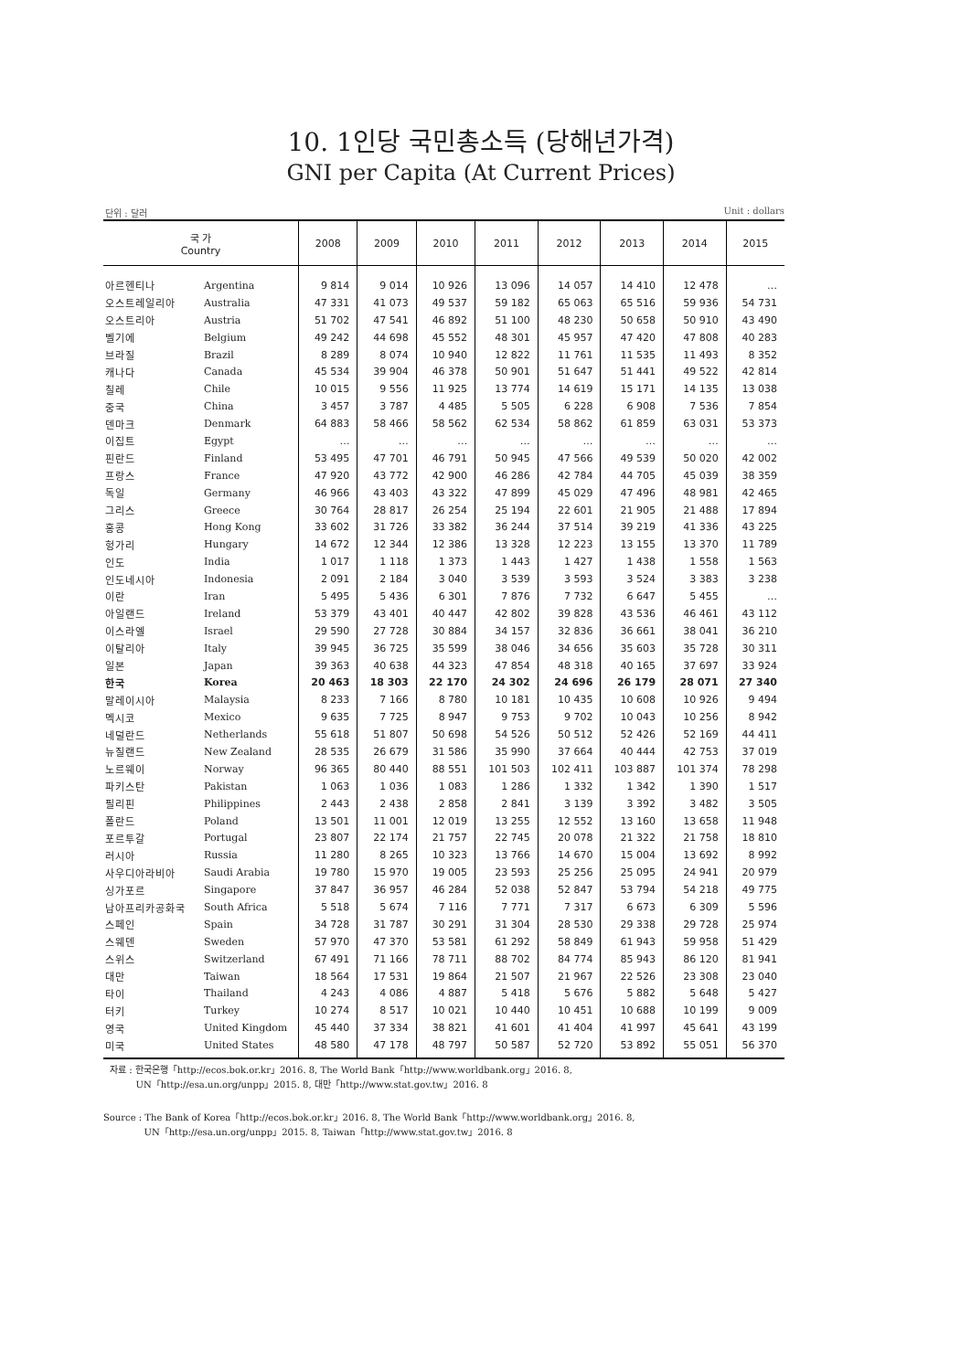10. 1인당 국민총소득 (당해년가격)
GNI per Capita (At Current Prices)
단위 : 달러 Unit : dollars
| 국 가 Country | | 2008 | 2009 | 2010 | 2011 | 2012 | 2013 | 2014 | 2015 |
| --- | --- | --- | --- | --- | --- | --- | --- | --- | --- |
| 아르헨티나 | Argentina | 9 814 | 9 014 | 10 926 | 13 096 | 14 057 | 14 410 | 12 478 | … |
| 오스트레일리아 | Australia | 47 331 | 41 073 | 49 537 | 59 182 | 65 063 | 65 516 | 59 936 | 54 731 |
| 오스트리아 | Austria | 51 702 | 47 541 | 46 892 | 51 100 | 48 230 | 50 658 | 50 910 | 43 490 |
| 벨기에 | Belgium | 49 242 | 44 698 | 45 552 | 48 301 | 45 957 | 47 420 | 47 808 | 40 283 |
| 브라질 | Brazil | 8 289 | 8 074 | 10 940 | 12 822 | 11 761 | 11 535 | 11 493 | 8 352 |
| 캐나다 | Canada | 45 534 | 39 904 | 46 378 | 50 901 | 51 647 | 51 441 | 49 522 | 42 814 |
| 칠레 | Chile | 10 015 | 9 556 | 11 925 | 13 774 | 14 619 | 15 171 | 14 135 | 13 038 |
| 중국 | China | 3 457 | 3 787 | 4 485 | 5 505 | 6 228 | 6 908 | 7 536 | 7 854 |
| 덴마크 | Denmark | 64 883 | 58 466 | 58 562 | 62 534 | 58 862 | 61 859 | 63 031 | 53 373 |
| 이집트 | Egypt | … | … | … | … | … | … | … | … |
| 핀란드 | Finland | 53 495 | 47 701 | 46 791 | 50 945 | 47 566 | 49 539 | 50 020 | 42 002 |
| 프랑스 | France | 47 920 | 43 772 | 42 900 | 46 286 | 42 784 | 44 705 | 45 039 | 38 359 |
| 독일 | Germany | 46 966 | 43 403 | 43 322 | 47 899 | 45 029 | 47 496 | 48 981 | 42 465 |
| 그리스 | Greece | 30 764 | 28 817 | 26 254 | 25 194 | 22 601 | 21 905 | 21 488 | 17 894 |
| 홍콩 | Hong Kong | 33 602 | 31 726 | 33 382 | 36 244 | 37 514 | 39 219 | 41 336 | 43 225 |
| 헝가리 | Hungary | 14 672 | 12 344 | 12 386 | 13 328 | 12 223 | 13 155 | 13 370 | 11 789 |
| 인도 | India | 1 017 | 1 118 | 1 373 | 1 443 | 1 427 | 1 438 | 1 558 | 1 563 |
| 인도네시아 | Indonesia | 2 091 | 2 184 | 3 040 | 3 539 | 3 593 | 3 524 | 3 383 | 3 238 |
| 이란 | Iran | 5 495 | 5 436 | 6 301 | 7 876 | 7 732 | 6 647 | 5 455 | … |
| 아일랜드 | Ireland | 53 379 | 43 401 | 40 447 | 42 802 | 39 828 | 43 536 | 46 461 | 43 112 |
| 이스라엘 | Israel | 29 590 | 27 728 | 30 884 | 34 157 | 32 836 | 36 661 | 38 041 | 36 210 |
| 이탈리아 | Italy | 39 945 | 36 725 | 35 599 | 38 046 | 34 656 | 35 603 | 35 728 | 30 311 |
| 일본 | Japan | 39 363 | 40 638 | 44 323 | 47 854 | 48 318 | 40 165 | 37 697 | 33 924 |
| 한국 | Korea | 20 463 | 18 303 | 22 170 | 24 302 | 24 696 | 26 179 | 28 071 | 27 340 |
| 말레이시아 | Malaysia | 8 233 | 7 166 | 8 780 | 10 181 | 10 435 | 10 608 | 10 926 | 9 494 |
| 멕시코 | Mexico | 9 635 | 7 725 | 8 947 | 9 753 | 9 702 | 10 043 | 10 256 | 8 942 |
| 네덜란드 | Netherlands | 55 618 | 51 807 | 50 698 | 54 526 | 50 512 | 52 426 | 52 169 | 44 411 |
| 뉴질랜드 | New Zealand | 28 535 | 26 679 | 31 586 | 35 990 | 37 664 | 40 444 | 42 753 | 37 019 |
| 노르웨이 | Norway | 96 365 | 80 440 | 88 551 | 101 503 | 102 411 | 103 887 | 101 374 | 78 298 |
| 파키스탄 | Pakistan | 1 063 | 1 036 | 1 083 | 1 286 | 1 332 | 1 342 | 1 390 | 1 517 |
| 필리핀 | Philippines | 2 443 | 2 438 | 2 858 | 2 841 | 3 139 | 3 392 | 3 482 | 3 505 |
| 폴란드 | Poland | 13 501 | 11 001 | 12 019 | 13 255 | 12 552 | 13 160 | 13 658 | 11 948 |
| 포르투갈 | Portugal | 23 807 | 22 174 | 21 757 | 22 745 | 20 078 | 21 322 | 21 758 | 18 810 |
| 러시아 | Russia | 11 280 | 8 265 | 10 323 | 13 766 | 14 670 | 15 004 | 13 692 | 8 992 |
| 사우디아라비아 | Saudi Arabia | 19 780 | 15 970 | 19 005 | 23 593 | 25 256 | 25 095 | 24 941 | 20 979 |
| 싱가포르 | Singapore | 37 847 | 36 957 | 46 284 | 52 038 | 52 847 | 53 794 | 54 218 | 49 775 |
| 남아프리카공화국 | South Africa | 5 518 | 5 674 | 7 116 | 7 771 | 7 317 | 6 673 | 6 309 | 5 596 |
| 스페인 | Spain | 34 728 | 31 787 | 30 291 | 31 304 | 28 530 | 29 338 | 29 728 | 25 974 |
| 스웨덴 | Sweden | 57 970 | 47 370 | 53 581 | 61 292 | 58 849 | 61 943 | 59 958 | 51 429 |
| 스위스 | Switzerland | 67 491 | 71 166 | 78 711 | 88 702 | 84 774 | 85 943 | 86 120 | 81 941 |
| 대만 | Taiwan | 18 564 | 17 531 | 19 864 | 21 507 | 21 967 | 22 526 | 23 308 | 23 040 |
| 타이 | Thailand | 4 243 | 4 086 | 4 887 | 5 418 | 5 676 | 5 882 | 5 648 | 5 427 |
| 터키 | Turkey | 10 274 | 8 517 | 10 021 | 10 440 | 10 451 | 10 688 | 10 199 | 9 009 |
| 영국 | United Kingdom | 45 440 | 37 334 | 38 821 | 41 601 | 41 404 | 41 997 | 45 641 | 43 199 |
| 미국 | United States | 48 580 | 47 178 | 48 797 | 50 587 | 52 720 | 53 892 | 55 051 | 56 370 |
자료 : 한국은행「http://ecos.bok.or.kr」2016. 8, The World Bank「http://www.worldbank.org」2016. 8,
UN「http://esa.un.org/unpp」2015. 8, 대만「http://www.stat.gov.tw」2016. 8
Source : The Bank of Korea「http://ecos.bok.or.kr」2016. 8, The World Bank「http://www.worldbank.org」2016. 8,
UN「http://esa.un.org/unpp」2015. 8, Taiwan「http://www.stat.gov.tw」2016. 8